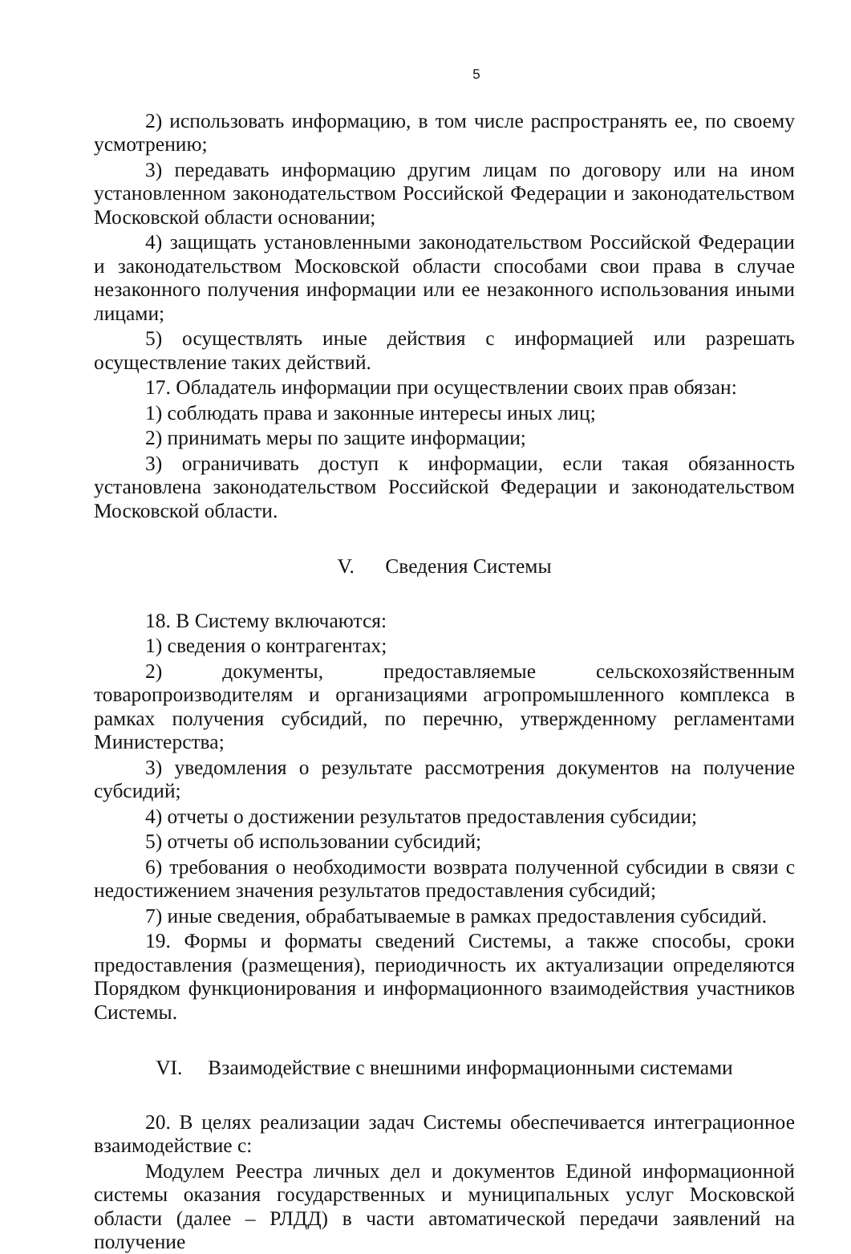5
2) использовать информацию, в том числе распространять ее, по своему усмотрению;
3) передавать информацию другим лицам по договору или на ином установленном законодательством Российской Федерации и законодательством Московской области основании;
4) защищать установленными законодательством Российской Федерации и законодательством Московской области способами свои права в случае незаконного получения информации или ее незаконного использования иными лицами;
5) осуществлять иные действия с информацией или разрешать осуществление таких действий.
17. Обладатель информации при осуществлении своих прав обязан:
1) соблюдать права и законные интересы иных лиц;
2) принимать меры по защите информации;
3) ограничивать доступ к информации, если такая обязанность установлена законодательством Российской Федерации и законодательством Московской области.
V. Сведения Системы
18. В Систему включаются:
1) сведения о контрагентах;
2) документы, предоставляемые сельскохозяйственным товаропроизводителям и организациями агропромышленного комплекса в рамках получения субсидий, по перечню, утвержденному регламентами Министерства;
3) уведомления о результате рассмотрения документов на получение субсидий;
4) отчеты о достижении результатов предоставления субсидии;
5) отчеты об использовании субсидий;
6) требования о необходимости возврата полученной субсидии в связи с недостижением значения результатов предоставления субсидий;
7) иные сведения, обрабатываемые в рамках предоставления субсидий.
19. Формы и форматы сведений Системы, а также способы, сроки предоставления (размещения), периодичность их актуализации определяются Порядком функционирования и информационного взаимодействия участников Системы.
VI. Взаимодействие с внешними информационными системами
20. В целях реализации задач Системы обеспечивается интеграционное взаимодействие с:
Модулем Реестра личных дел и документов Единой информационной системы оказания государственных и муниципальных услуг Московской области (далее – РЛДД) в части автоматической передачи заявлений на получение